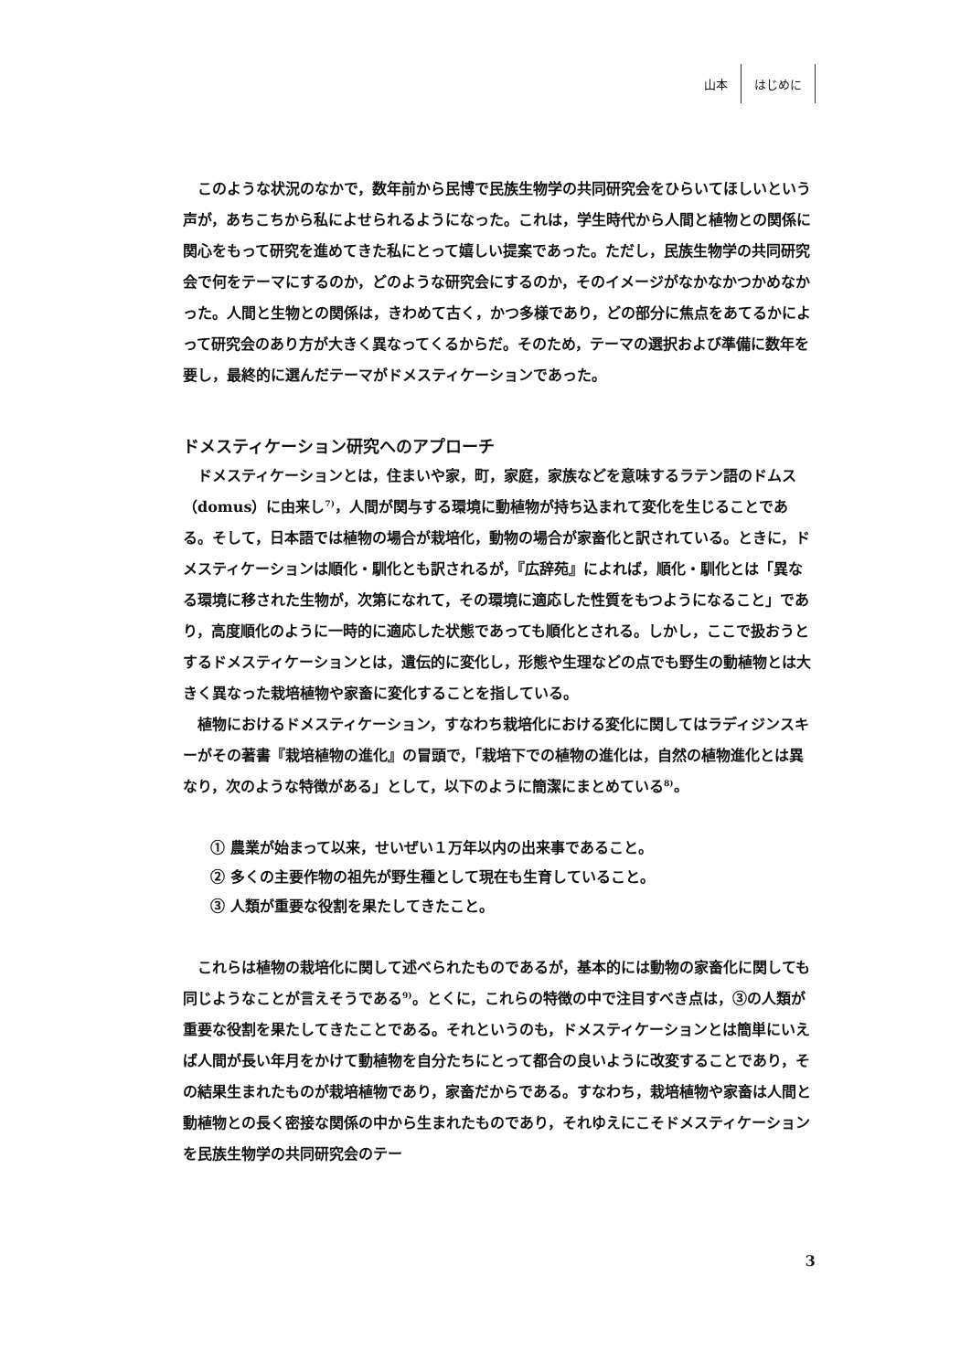山本 はじめに
このような状況のなかで，数年前から民博で民族生物学の共同研究会をひらいてほしいという声が，あちこちから私によせられるようになった。これは，学生時代から人間と植物との関係に関心をもって研究を進めてきた私にとって嬉しい提案であった。ただし，民族生物学の共同研究会で何をテーマにするのか，どのような研究会にするのか，そのイメージがなかなかつかめなかった。人間と生物との関係は，きわめて古く，かつ多様であり，どの部分に焦点をあてるかによって研究会のあり方が大きく異なってくるからだ。そのため，テーマの選択および準備に数年を要し，最終的に選んだテーマがドメスティケーションであった。
ドメスティケーション研究へのアプローチ
ドメスティケーションとは，住まいや家，町，家庭，家族などを意味するラテン語のドムス（domus）に由来し<sup>7)</sup>，人間が関与する環境に動植物が持ち込まれて変化を生じることである。そして，日本語では植物の場合が栽培化，動物の場合が家畜化と訳されている。ときに，ドメスティケーションは順化・馴化とも訳されるが，『広辞苑』によれば，順化・馴化とは「異なる環境に移された生物が，次第になれて，その環境に適応した性質をもつようになること」であり，高度順化のように一時的に適応した状態であっても順化とされる。しかし，ここで扱おうとするドメスティケーションとは，遺伝的に変化し，形態や生理などの点でも野生の動植物とは大きく異なった栽培植物や家畜に変化することを指している。
植物におけるドメスティケーション，すなわち栽培化における変化に関してはラディジンスキーがその著書『栽培植物の進化』の冒頭で，「栽培下での植物の進化は，自然の植物進化とは異なり，次のような特徴がある」として，以下のように簡潔にまとめている<sup>8)</sup>。
① 農業が始まって以来，せいぜい１万年以内の出来事であること。
② 多くの主要作物の祖先が野生種として現在も生育していること。
③ 人類が重要な役割を果たしてきたこと。
これらは植物の栽培化に関して述べられたものであるが，基本的には動物の家畜化に関しても同じようなことが言えそうである<sup>9)</sup>。とくに，これらの特徴の中で注目すべき点は，③の人類が重要な役割を果たしてきたことである。それというのも，ドメスティケーションとは簡単にいえば人間が長い年月をかけて動植物を自分たちにとって都合の良いように改変することであり，その結果生まれたものが栽培植物であり，家畜だからである。すなわち，栽培植物や家畜は人間と動植物との長く密接な関係の中から生まれたものであり，それゆえにこそドメスティケーションを民族生物学の共同研究会のテー
3